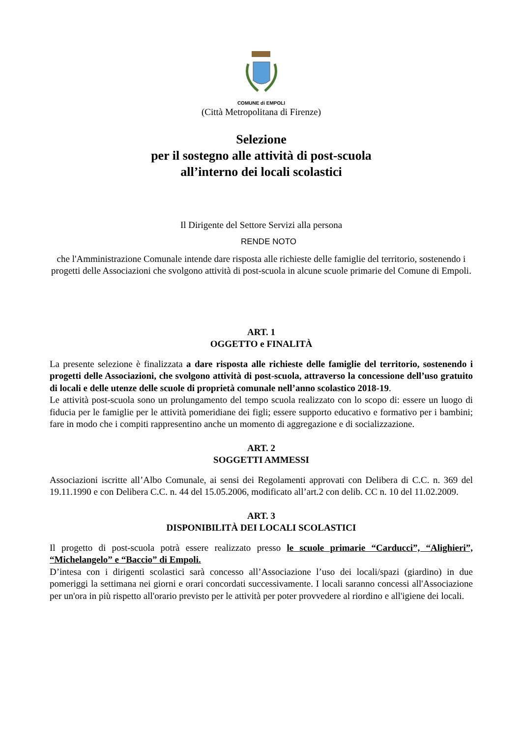COMUNE di EMPOLI
(Città Metropolitana di Firenze)
Selezione
per il sostegno alle attività di post-scuola
all’interno dei locali scolastici
Il Dirigente del Settore Servizi alla persona
RENDE NOTO
che l'Amministrazione Comunale intende dare risposta alle richieste delle famiglie del territorio, sostenendo i progetti delle Associazioni che svolgono attività di post-scuola in alcune scuole primarie del Comune di Empoli.
ART. 1
OGGETTO e FINALITÀ
La presente selezione è finalizzata a dare risposta alle richieste delle famiglie del territorio, sostenendo i progetti delle Associazioni, che svolgono attività di post-scuola, attraverso la concessione dell’uso gratuito di locali e delle utenze delle scuole di proprietà comunale nell’anno scolastico 2018-19.
Le attività post-scuola sono un prolungamento del tempo scuola realizzato con lo scopo di: essere un luogo di fiducia per le famiglie per le attività pomeridiane dei figli; essere supporto educativo e formativo per i bambini; fare in modo che i compiti rappresentino anche un momento di aggregazione e di socializzazione.
ART. 2
SOGGETTI AMMESSI
Associazioni iscritte all’Albo Comunale, ai sensi dei Regolamenti approvati con Delibera di C.C. n. 369 del 19.11.1990 e con Delibera C.C. n. 44 del 15.05.2006, modificato all’art.2 con delib. CC n. 10 del 11.02.2009.
ART. 3
DISPONIBILITÀ DEI LOCALI SCOLASTICI
Il progetto di post-scuola potrà essere realizzato presso le scuole primarie “Carducci”, “Alighieri”, “Michelangelo” e “Baccio” di Empoli.
D’intesa con i dirigenti scolastici sarà concesso all’Associazione l’uso dei locali/spazi (giardino) in due pomeriggi la settimana nei giorni e orari concordati successivamente. I locali saranno concessi all'Associazione per un'ora in più rispetto all'orario previsto per le attività per poter provvedere al riordino e all'igiene dei locali.